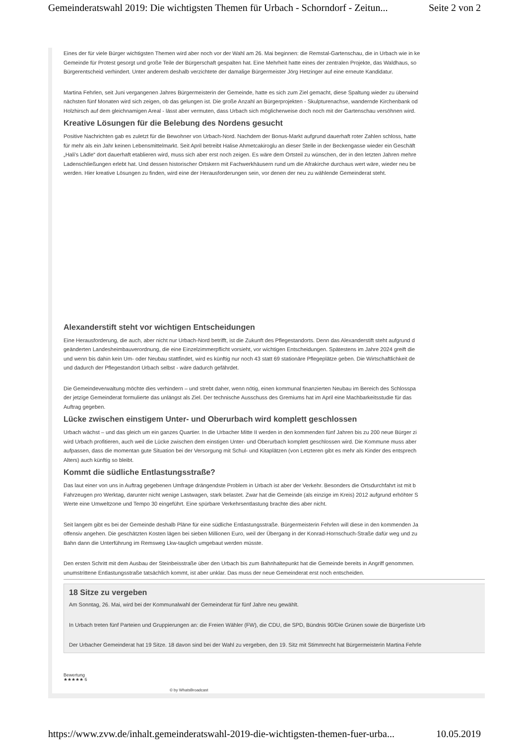Gemeinderatswahl 2019: Die wichtigsten Themen für Urbach - Schorndorf - Zeitun... Seite 2 von 2
Eines der für viele Bürger wichtigsten Themen wird aber noch vor der Wahl am 26. Mai beginnen: die Remstal-Gartenschau, die in Urbach wie in ke
Gemeinde für Protest gesorgt und große Teile der Bürgerschaft gespalten hat. Eine Mehrheit hatte eines der zentralen Projekte, das Waldhaus, so
Bürgerentscheid verhindert. Unter anderem deshalb verzichtete der damalige Bürgermeister Jörg Hetzinger auf eine erneute Kandidatur.
Martina Fehrlen, seit Juni vergangenen Jahres Bürgermeisterin der Gemeinde, hatte es sich zum Ziel gemacht, diese Spaltung wieder zu überwind
nächsten fünf Monaten wird sich zeigen, ob das gelungen ist. Die große Anzahl an Bürgerprojekten - Skulpturenachse, wandernde Kirchenbank od
Holzhirsch auf dem gleichnamigen Areal - lässt aber vermuten, dass Urbach sich möglicherweise doch noch mit der Gartenschau versöhnen wird.
Kreative Lösungen für die Belebung des Nordens gesucht
Positive Nachrichten gab es zuletzt für die Bewohner von Urbach-Nord. Nachdem der Bonus-Markt aufgrund dauerhaft roter Zahlen schloss, hatte
für mehr als ein Jahr keinen Lebensmittelmarkt. Seit April betreibt Halise Ahmetcakiroglu an dieser Stelle in der Beckengasse wieder ein Geschäft
„Hali’s Lädle“ dort dauerhaft etablieren wird, muss sich aber erst noch zeigen. Es wäre dem Ortsteil zu wünschen, der in den letzten Jahren mehre
Ladenschließungen erlebt hat. Und dessen historischer Ortskern mit Fachwerkhäusern rund um die Afrakirche durchaus wert wäre, wieder neu be
werden. Hier kreative Lösungen zu finden, wird eine der Herausforderungen sein, vor denen der neu zu wählende Gemeinderat steht.
Alexanderstift steht vor wichtigen Entscheidungen
Eine Herausforderung, die auch, aber nicht nur Urbach-Nord betrifft, ist die Zukunft des Pflegestandorts. Denn das Alexanderstift steht aufgrund d
geänderten Landesheimbauverordnung, die eine Einzelzimmerpflicht vorsieht, vor wichtigen Entscheidungen. Spätestens im Jahre 2024 greift die
und wenn bis dahin kein Um- oder Neubau stattfindet, wird es künftig nur noch 43 statt 69 stationäre Pflegeplätze geben. Die Wirtschaftlichkeit de
und dadurch der Pflegestandort Urbach selbst - wäre dadurch gefährdet.
Die Gemeindeverwaltung möchte dies verhindern – und strebt daher, wenn nötig, einen kommunal finanzierten Neubau im Bereich des Schlosspa
der jetzige Gemeinderat formulierte das unlängst als Ziel. Der technische Ausschuss des Gremiums hat im April eine Machbarkeitsstudie für das
Auftrag gegeben.
Lücke zwischen einstigem Unter- und Oberurbach wird komplett geschlossen
Urbach wächst – und das gleich um ein ganzes Quartier. In die Urbacher Mitte II werden in den kommenden fünf Jahren bis zu 200 neue Bürger zi
wird Urbach profitieren, auch weil die Lücke zwischen dem einstigen Unter- und Oberurbach komplett geschlossen wird. Die Kommune muss aber
aufpassen, dass die momentan gute Situation bei der Versorgung mit Schul- und Kitaplätzen (von Letzteren gibt es mehr als Kinder des entsprech
Alters) auch künftig so bleibt.
Kommt die südliche Entlastungsstraße?
Das laut einer von uns in Auftrag gegebenen Umfrage drängendste Problem in Urbach ist aber der Verkehr. Besonders die Ortsdurchfahrt ist mit b
Fahrzeugen pro Werktag, darunter nicht wenige Lastwagen, stark belastet. Zwar hat die Gemeinde (als einzige im Kreis) 2012 aufgrund erhöhter S
Werte eine Umweltzone und Tempo 30 eingeführt. Eine spürbare Verkehrsentlastung brachte dies aber nicht.
Seit langem gibt es bei der Gemeinde deshalb Pläne für eine südliche Entlastungsstraße. Bürgermeisterin Fehrlen will diese in den kommenden Ja
offensiv angehen. Die geschätzten Kosten lägen bei sieben Millionen Euro, weil der Übergang in der Konrad-Hornschuch-Straße dafür weg und zu
Bahn dann die Unterführung im Remsweg Lkw-tauglich umgebaut werden müsste.
Den ersten Schritt mit dem Ausbau der Steinbeisstraße über den Urbach bis zum Bahnhaltepunkt hat die Gemeinde bereits in Angriff genommen.
unumstrittene Entlastungsstraße tatsächlich kommt, ist aber unklar. Das muss der neue Gemeinderat erst noch entscheiden.
18 Sitze zu vergeben
Am Sonntag, 26. Mai, wird bei der Kommunalwahl der Gemeinderat für fünf Jahre neu gewählt.
In Urbach treten fünf Parteien und Gruppierungen an: die Freien Wähler (FW), die CDU, die SPD, Bündnis 90/Die Grünen sowie die Bürgerliste Urb
Der Urbacher Gemeinderat hat 19 Sitze. 18 davon sind bei der Wahl zu vergeben, den 19. Sitz mit Stimmrecht hat Bürgermeisterin Martina Fehrle
Bewertung
★★★★★ 6
© by WhatsBroadcast
https://www.zvw.de/inhalt.gemeinderatswahl-2019-die-wichtigsten-themen-fuer-urba... 10.05.2019